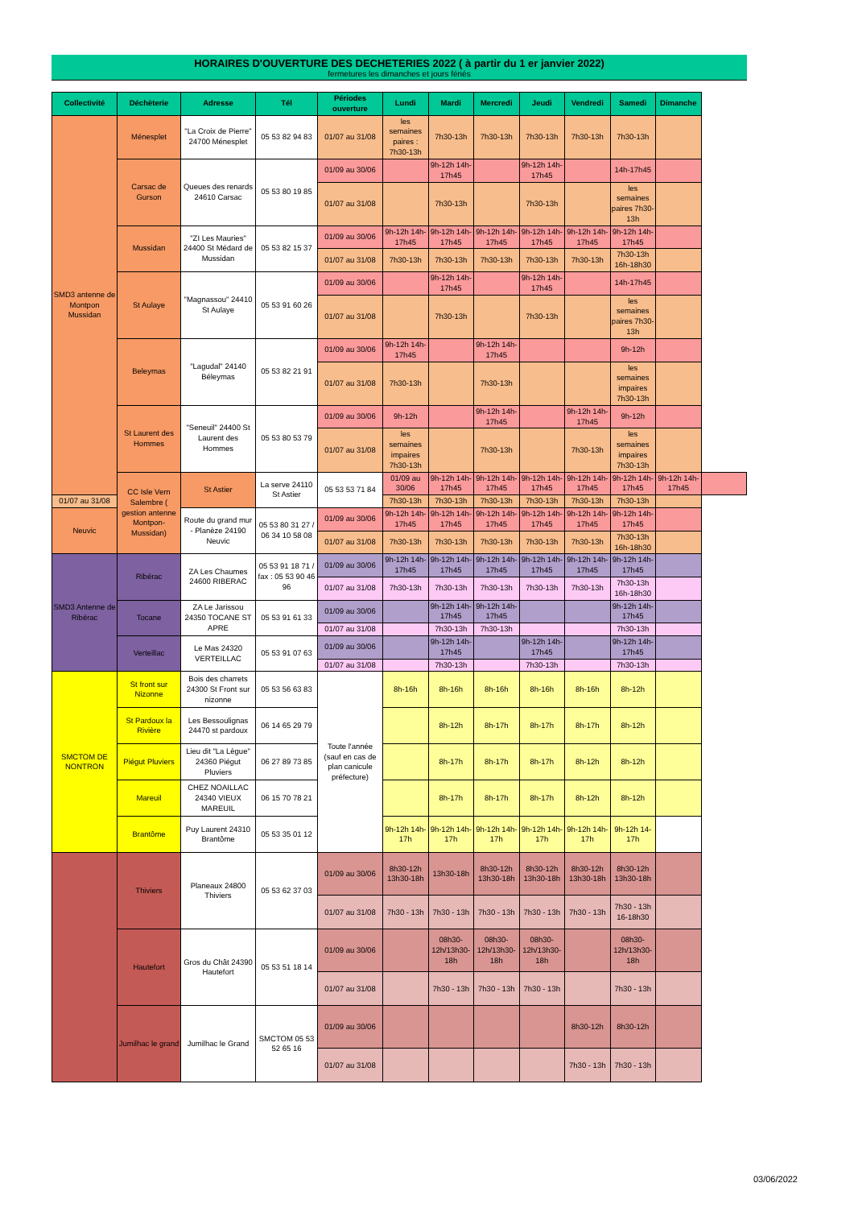HORAIRES D'OUVERTURE DES DECHETERIES 2022 ( à partir du 1 er janvier 2022)
fermetures les dimanches et jours fériés
| Collectivité | Déchèterie | Adresse | Tél | Périodes ouverture | Lundi | Mardi | Mercredi | Jeudi | Vendredi | Samedi | Dimanche | |
| --- | --- | --- | --- | --- | --- | --- | --- | --- | --- | --- | --- | --- |
| SMD3 antenne de Montpon Mussidan | Ménesplet | "La Croix de Pierre" 24700 Ménesplet | 05 53 82 94 83 | 01/07 au 31/08 | les semaines paires : 7h30-13h | 7h30-13h | 7h30-13h | 7h30-13h | 7h30-13h | 7h30-13h | | |
| | Carsac de Gurson | Queues des renards 24610 Carsac | 05 53 80 19 85 | 01/09 au 30/06 | | 9h-12h 14h-17h45 | | 9h-12h 14h-17h45 | | 14h-17h45 | | |
| | | | | 01/07 au 31/08 | | 7h30-13h | | 7h30-13h | | les semaines paires 7h30-13h | | |
| | Mussidan | "ZI Les Mauries" 24400 St Médard de Mussidan | 05 53 82 15 37 | 01/09 au 30/06 | 9h-12h 14h-17h45 | 9h-12h 14h-17h45 | 9h-12h 14h-17h45 | 9h-12h 14h-17h45 | 9h-12h 14h-17h45 | 9h-12h 14h-17h45 | | |
| | | | | 01/07 au 31/08 | 7h30-13h | 7h30-13h | 7h30-13h | 7h30-13h | 7h30-13h | 7h30-13h 16h-18h30 | | |
| | St Aulaye | "Magnassou" 24410 St Aulaye | 05 53 91 60 26 | 01/09 au 30/06 | | 9h-12h 14h-17h45 | | 9h-12h 14h-17h45 | | 14h-17h45 | | |
| | | | | 01/07 au 31/08 | | 7h30-13h | | 7h30-13h | | les semaines paires 7h30-13h | | |
| | Beleymas | "Lagudal" 24140 Béleymas | 05 53 82 21 91 | 01/09 au 30/06 | 9h-12h 14h-17h45 | | 9h-12h 14h-17h45 | | | 9h-12h | | |
| | | | | 01/07 au 31/08 | 7h30-13h | | 7h30-13h | | | les semaines impaires 7h30-13h | | |
| | St Laurent des Hommes | "Seneuil" 24400 St Laurent des Hommes | 05 53 80 53 79 | 01/09 au 30/06 | 9h-12h | | 9h-12h 14h-17h45 | | 9h-12h 14h-17h45 | 9h-12h | | |
| | | | | 01/07 au 31/08 | les semaines impaires 7h30-13h | | 7h30-13h | | 7h30-13h | les semaines impaires 7h30-13h | | |
| | CC Isle Vern Salembre ( gestion antenne Montpon-Mussidan) | St Astier | La serve 24110 St Astier | 05 53 53 71 84 | 01/09 au 30/06 | 9h-12h 14h-17h45 | 9h-12h 14h-17h45 | 9h-12h 14h-17h45 | 9h-12h 14h-17h45 | 9h-12h 14h-17h45 | 9h-12h 14h-17h45 | |
| 01/07 au 31/08 | | | | | 7h30-13h | 7h30-13h | 7h30-13h | 7h30-13h | 7h30-13h | 7h30-13h | | |
| Neuvic | | Route du grand mur - Planèze 24190 Neuvic | 05 53 80 31 27 / 06 34 10 58 08 | 01/09 au 30/06 | 9h-12h 14h-17h45 | 9h-12h 14h-17h45 | 9h-12h 14h-17h45 | 9h-12h 14h-17h45 | 9h-12h 14h-17h45 | 9h-12h 14h-17h45 | | |
| | | | | 01/07 au 31/08 | 7h30-13h | 7h30-13h | 7h30-13h | 7h30-13h | 7h30-13h | 7h30-13h 16h-18h30 | | |
| SMD3 Antenne de Ribérac | Ribérac | ZA Les Chaumes 24600 RIBERAC | 05 53 91 18 71 / fax : 05 53 90 46 96 | 01/09 au 30/06 | 9h-12h 14h-17h45 | 9h-12h 14h-17h45 | 9h-12h 14h-17h45 | 9h-12h 14h-17h45 | 9h-12h 14h-17h45 | 9h-12h 14h-17h45 | | |
| | | | | 01/07 au 31/08 | 7h30-13h | 7h30-13h | 7h30-13h | 7h30-13h | 7h30-13h | 7h30-13h 16h-18h30 | | |
| | Tocane | ZA Le Jarissou 24350 TOCANE ST APRE | 05 53 91 61 33 | 01/09 au 30/06 | | 9h-12h 14h-17h45 | 9h-12h 14h-17h45 | | | 9h-12h 14h-17h45 | | |
| | | | | 01/07 au 31/08 | | 7h30-13h | 7h30-13h | | | 7h30-13h | | |
| | Verteillac | Le Mas 24320 VERTEILLAC | 05 53 91 07 63 | 01/09 au 30/06 | | 9h-12h 14h-17h45 | | 9h-12h 14h-17h45 | | 9h-12h 14h-17h45 | | |
| | | | | 01/07 au 31/08 | | 7h30-13h | | 7h30-13h | | 7h30-13h | | |
| SMCTOM DE NONTRON | St front sur Nizonne | Bois des charrets 24300 St Front sur nizonne | 05 53 56 63 83 | Toute l'année (sauf en cas de plan canicule préfecture) | 8h-16h | 8h-16h | 8h-16h | 8h-16h | 8h-16h | 8h-12h | | |
| | St Pardoux la Rivière | Les Bessoulignas 24470 st pardoux | 06 14 65 29 79 | | | 8h-12h | 8h-17h | 8h-17h | 8h-17h | 8h-12h | | |
| | Piégut Pluviers | Lieu dit "La Lègue" 24360 Piégut Pluviers | 06 27 89 73 85 | | | 8h-17h | 8h-17h | 8h-17h | 8h-12h | 8h-12h | | |
| | Mareuil | CHEZ NOAILLAC 24340 VIEUX MAREUIL | 06 15 70 78 21 | | | 8h-17h | 8h-17h | 8h-17h | 8h-12h | 8h-12h | | |
| | Brantôme | Puy Laurent 24310 Brantôme | 05 53 35 01 12 | | 9h-12h 14h-17h | 9h-12h 14h-17h | 9h-12h 14h-17h | 9h-12h 14h-17h | 9h-12h 14h-17h | 9h-12h 14-17h | | |
| | Thiviers | Planeaux 24800 Thiviers | 05 53 62 37 03 | 01/09 au 30/06 | 8h30-12h 13h30-18h | 13h30-18h | 8h30-12h 13h30-18h | 8h30-12h 13h30-18h | 8h30-12h 13h30-18h | 8h30-12h 13h30-18h | | |
| | | | | 01/07 au 31/08 | 7h30 - 13h | 7h30 - 13h | 7h30 - 13h | 7h30 - 13h | 7h30 - 13h | 7h30 - 13h 16-18h30 | | |
| | Hautefort | Gros du Chât 24390 Hautefort | 05 53 51 18 14 | 01/09 au 30/06 | | 08h30-12h/13h30-18h | 08h30-12h/13h30-18h | 08h30-12h/13h30-18h | | 08h30-12h/13h30-18h | | |
| | | | | 01/07 au 31/08 | | 7h30 - 13h | 7h30 - 13h | 7h30 - 13h | | 7h30 - 13h | | |
| | Jumilhac le grand | Jumilhac le Grand | SMCTOM 05 53 52 65 16 | 01/09 au 30/06 | | | | | 8h30-12h | 8h30-12h | | |
| | | | | 01/07 au 31/08 | | | | | 7h30 - 13h | 7h30 - 13h | | |
03/06/2022